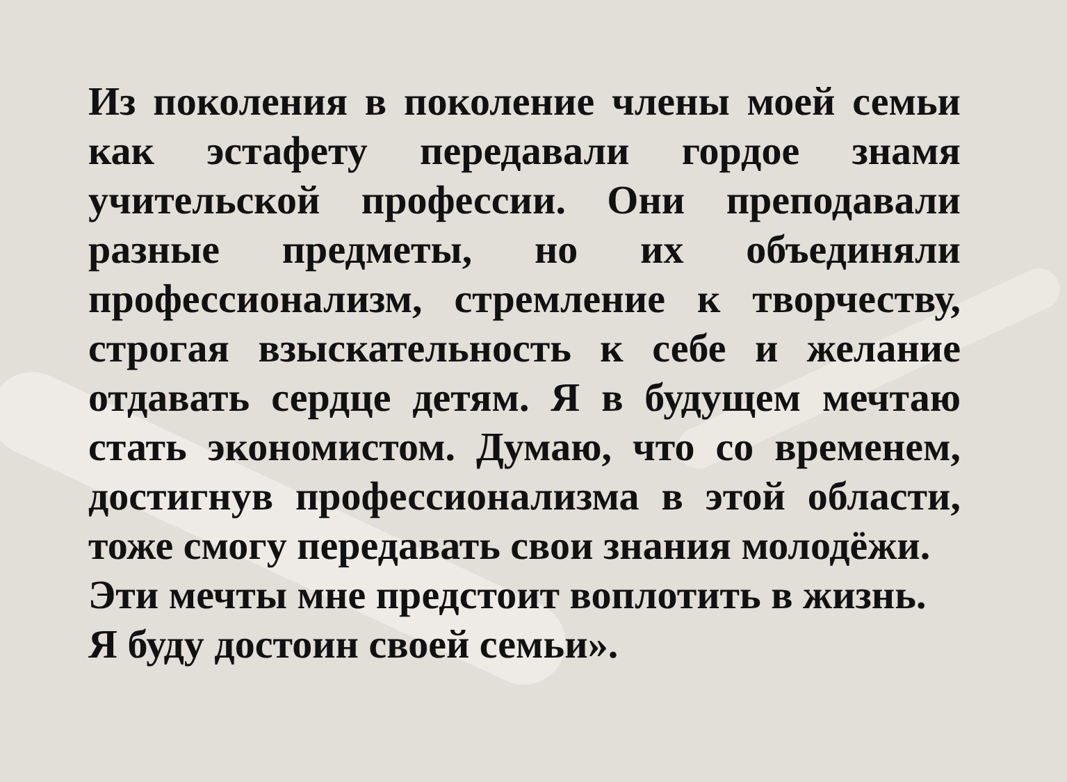Из поколения в поколение члены моей семьи как эстафету передавали гордое знамя учительской профессии. Они преподавали разные предметы, но их объединяли профессионализм, стремление к творчеству, строгая взыскательность к себе и желание отдавать сердце детям. Я в будущем мечтаю стать экономистом. Думаю, что со временем, достигнув профессионализма в этой области, тоже смогу передавать свои знания молодёжи.
Эти мечты мне предстоит воплотить в жизнь.
Я буду достоин своей семьи».